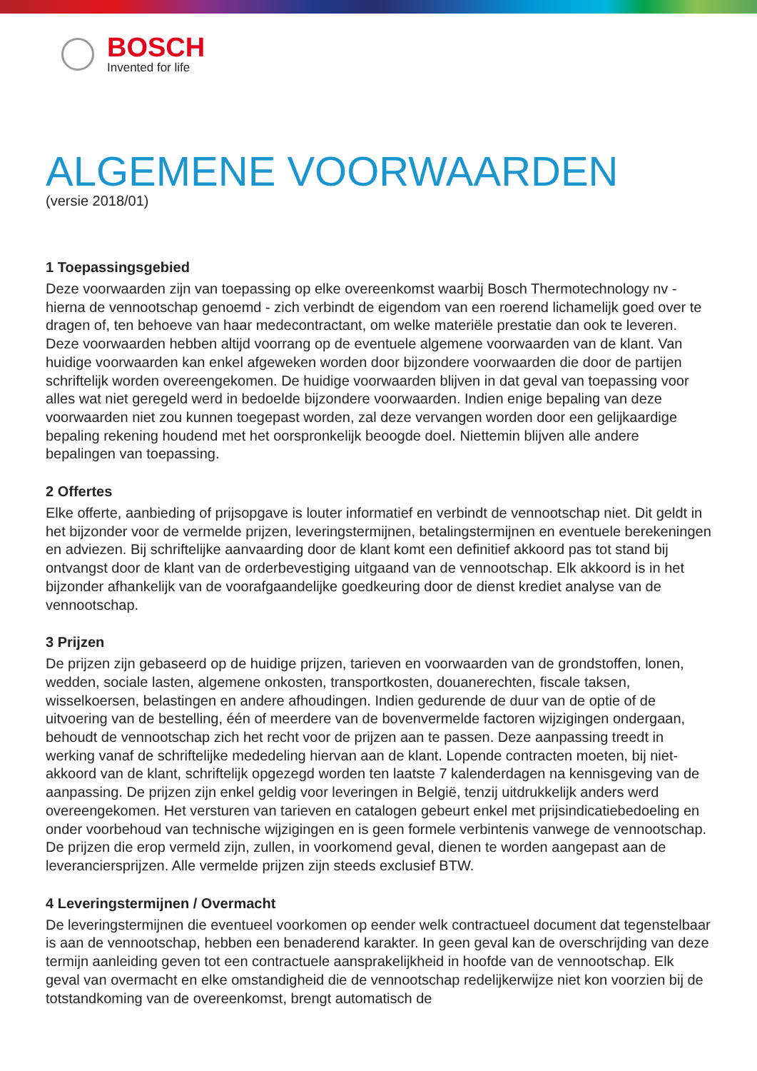BOSCH
Invented for life
ALGEMENE VOORWAARDEN
(versie 2018/01)
1 Toepassingsgebied
Deze voorwaarden zijn van toepassing op elke overeenkomst waarbij Bosch Thermotechnology nv - hierna de vennootschap genoemd - zich verbindt de eigendom van een roerend lichamelijk goed over te dragen of, ten behoeve van haar medecontractant, om welke materiële prestatie dan ook te leveren. Deze voorwaarden hebben altijd voorrang op de eventuele algemene voorwaarden van de klant. Van huidige voorwaarden kan enkel afgeweken worden door bijzondere voorwaarden die door de partijen schriftelijk worden overeengekomen. De huidige voorwaarden blijven in dat geval van toepassing voor alles wat niet geregeld werd in bedoelde bijzondere voorwaarden. Indien enige bepaling van deze voorwaarden niet zou kunnen toegepast worden, zal deze vervangen worden door een gelijkaardige bepaling rekening houdend met het oorspronkelijk beoogde doel. Niettemin blijven alle andere bepalingen van toepassing.
2 Offertes
Elke offerte, aanbieding of prijsopgave is louter informatief en verbindt de vennootschap niet. Dit geldt in het bijzonder voor de vermelde prijzen, leveringstermijnen, betalingstermijnen en eventuele berekeningen en adviezen. Bij schriftelijke aanvaarding door de klant komt een definitief akkoord pas tot stand bij ontvangst door de klant van de orderbevestiging uitgaand van de vennootschap. Elk akkoord is in het bijzonder afhankelijk van de voorafgaandelijke goedkeuring door de dienst krediet analyse van de vennootschap.
3 Prijzen
De prijzen zijn gebaseerd op de huidige prijzen, tarieven en voorwaarden van de grondstoffen, lonen, wedden, sociale lasten, algemene onkosten, transportkosten, douanerechten, fiscale taksen, wisselkoersen, belastingen en andere afhoudingen. Indien gedurende de duur van de optie of de uitvoering van de bestelling, één of meerdere van de bovenvermelde factoren wijzigingen ondergaan, behoudt de vennootschap zich het recht voor de prijzen aan te passen. Deze aanpassing treedt in werking vanaf de schriftelijke mededeling hiervan aan de klant. Lopende contracten moeten, bij niet-akkoord van de klant, schriftelijk opgezegd worden ten laatste 7 kalenderdagen na kennisgeving van de aanpassing. De prijzen zijn enkel geldig voor leveringen in België, tenzij uitdrukkelijk anders werd overeengekomen. Het versturen van tarieven en catalogen gebeurt enkel met prijsindicatiebedoeling en onder voorbehoud van technische wijzigingen en is geen formele verbintenis vanwege de vennootschap. De prijzen die erop vermeld zijn, zullen, in voorkomend geval, dienen te worden aangepast aan de leveranciersprijzen. Alle vermelde prijzen zijn steeds exclusief BTW.
4 Leveringstermijnen / Overmacht
De leveringstermijnen die eventueel voorkomen op eender welk contractueel document dat tegenstelbaar is aan de vennootschap, hebben een benaderend karakter. In geen geval kan de overschrijding van deze termijn aanleiding geven tot een contractuele aansprakelijkheid in hoofde van de vennootschap. Elk geval van overmacht en elke omstandigheid die de vennootschap redelijkerwijze niet kon voorzien bij de totstandkoming van de overeenkomst, brengt automatisch de